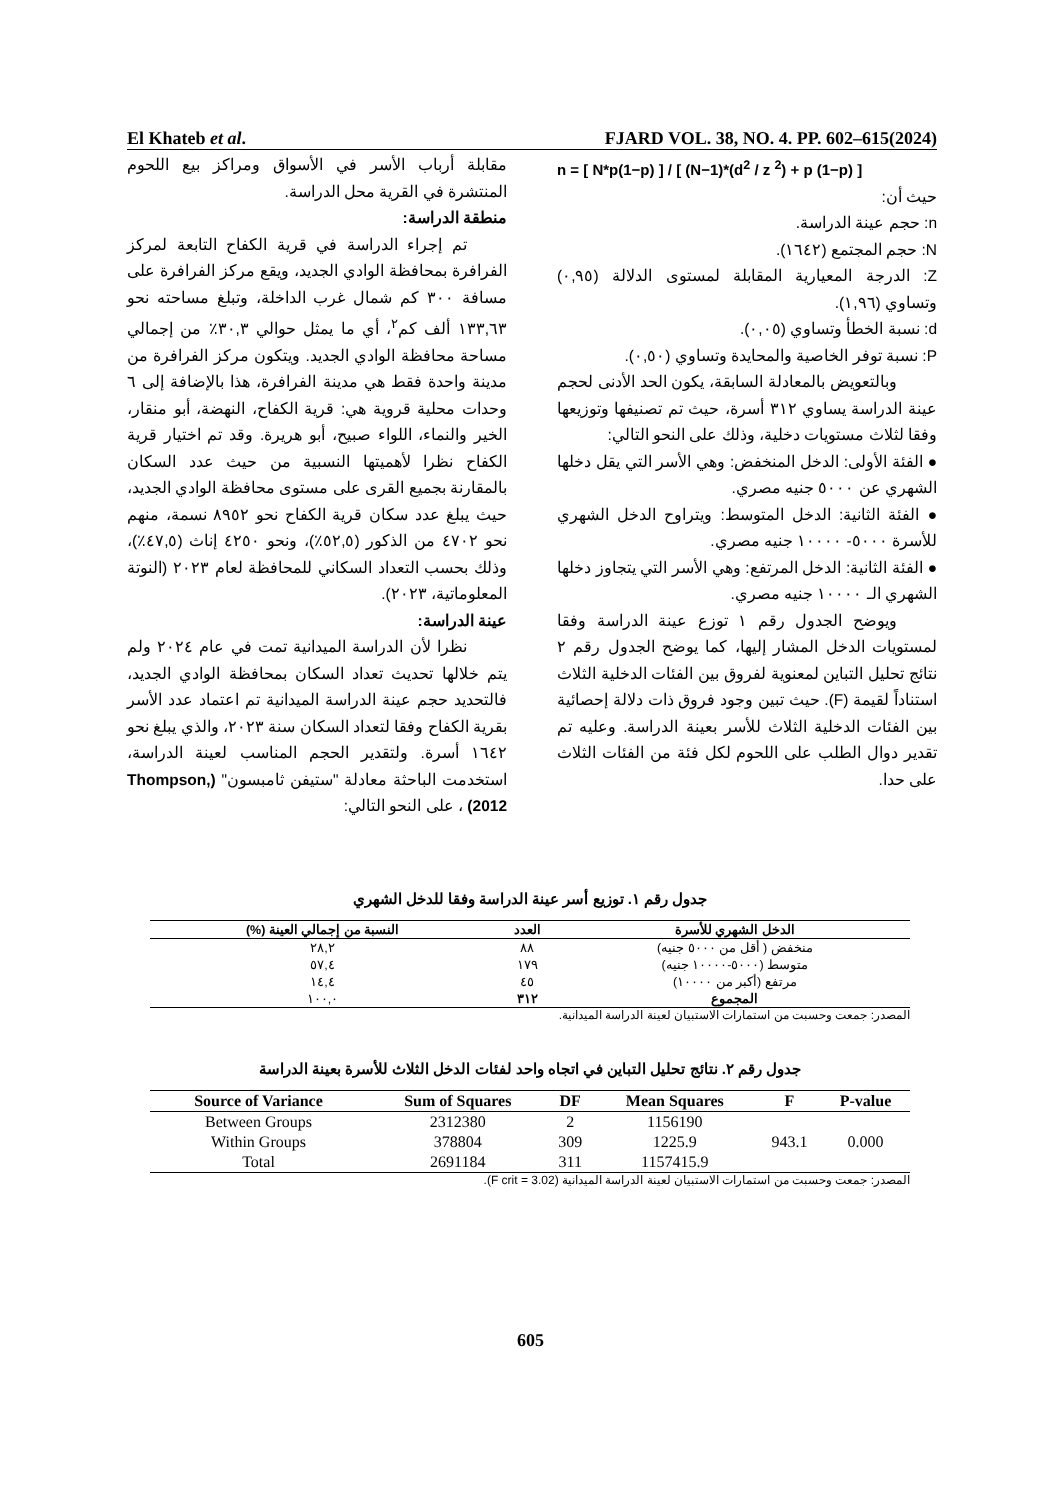El Khateb et al. FJARD VOL. 38, NO. 4. PP. 602–615(2024)
مقابلة أرباب الأسر في الأسواق ومراكز بيع اللحوم المنتشرة في القرية محل الدراسة.
منطقة الدراسة:
تم إجراء الدراسة في قرية الكفاح التابعة لمركز الفرافرة بمحافظة الوادي الجديد، ويقع مركز الفرافرة على مسافة ٣٠٠ كم شمال غرب الداخلة، وتبلغ مساحته نحو ١٣٣,٦٣ ألف كم<sup>٢</sup>، أي ما يمثل حوالي ٣٠,٣٪ من إجمالي مساحة محافظة الوادي الجديد. ويتكون مركز الفرافرة من مدينة واحدة فقط هي مدينة الفرافرة، هذا بالإضافة إلى ٦ وحدات محلية قروية هي: قرية الكفاح، النهضة، أبو منقار، الخير والنماء، اللواء صبيح، أبو هريرة. وقد تم اختيار قرية الكفاح نظرا لأهميتها النسبية من حيث عدد السكان بالمقارنة بجميع القرى على مستوى محافظة الوادي الجديد، حيث يبلغ عدد سكان قرية الكفاح نحو ٨٩٥٢ نسمة، منهم نحو ٤٧٠٢ من الذكور (٥٢,٥٪)، ونحو ٤٢٥٠ إناث (٤٧,٥٪)، وذلك بحسب التعداد السكاني للمحافظة لعام ٢٠٢٣ (النوتة المعلوماتية، ٢٠٢٣).
عينة الدراسة:
نظرا لأن الدراسة الميدانية تمت في عام ٢٠٢٤ ولم يتم خلالها تحديث تعداد السكان بمحافظة الوادي الجديد، فالتحديد حجم عينة الدراسة الميدانية تم اعتماد عدد الأسر بقرية الكفاح وفقا لتعداد السكان سنة ٢٠٢٣، والذي يبلغ نحو ١٦٤٢ أسرة. ولتقدير الحجم المناسب لعينة الدراسة، استخدمت الباحثة معادلة "ستيفن ثامبسون" (Thompson, 2012) ، على النحو التالي:
n = [ N*p(1−p) ] / [ (N−1)*(d<sup>2</sup> / z <sup>2</sup>) + p (1−p) ]
حيث أن:
n: حجم عينة الدراسة.
N: حجم المجتمع (١٦٤٢).
Z: الدرجة المعيارية المقابلة لمستوى الدلالة (٠,٩٥) وتساوي (١,٩٦).
d: نسبة الخطأ وتساوي (٠,٠٥).
P: نسبة توفر الخاصية والمحايدة وتساوي (٠,٥٠).
وبالتعويض بالمعادلة السابقة، يكون الحد الأدنى لحجم عينة الدراسة يساوي ٣١٢ أسرة، حيث تم تصنيفها وتوزيعها وفقا لثلاث مستويات دخلية، وذلك على النحو التالي:
● الفئة الأولى: الدخل المنخفض: وهي الأسر التي يقل دخلها الشهري عن ٥٠٠٠ جنيه مصري.
● الفئة الثانية: الدخل المتوسط: ويتراوح الدخل الشهري للأسرة ٥٠٠٠- ١٠٠٠٠ جنيه مصري.
● الفئة الثانية: الدخل المرتفع: وهي الأسر التي يتجاوز دخلها الشهري الـ ١٠٠٠٠ جنيه مصري.
ويوضح الجدول رقم ١ توزع عينة الدراسة وفقا لمستويات الدخل المشار إليها، كما يوضح الجدول رقم ٢ نتائج تحليل التباين لمعنوية لفروق بين الفئات الدخلية الثلاث استناداً لقيمة (F). حيث تبين وجود فروق ذات دلالة إحصائية بين الفئات الدخلية الثلاث للأسر بعينة الدراسة. وعليه تم تقدير دوال الطلب على اللحوم لكل فئة من الفئات الثلاث على حدا.
جدول رقم ١. توزيع أسر عينة الدراسة وفقا للدخل الشهري
| الدخل الشهري للأسرة | العدد | النسبة من إجمالي العينة (%) |
| --- | --- | --- |
| منخفض ( أقل من ٥٠٠٠ جنيه) | ٨٨ | ٢٨,٢ |
| متوسط (٥٠٠٠-١٠٠٠٠ جنيه) | ١٧٩ | ٥٧,٤ |
| مرتفع (أكبر من ١٠٠٠٠) | ٤٥ | ١٤,٤ |
| المجموع | ٣١٢ | ١٠٠,٠ |
المصدر: جمعت وحسبت من استمارات الاستبيان لعينة الدراسة الميدانية.
جدول رقم ٢. نتائج تحليل التباين في اتجاه واحد لفئات الدخل الثلاث للأسرة بعينة الدراسة
| Source of Variance | Sum of Squares | DF | Mean Squares | F | P-value |
| --- | --- | --- | --- | --- | --- |
| Between Groups | 2312380 | 2 | 1156190 | 943.1 | 0.000 |
| Within Groups | 378804 | 309 | 1225.9 | | |
| Total | 2691184 | 311 | 1157415.9 | | |
المصدر: جمعت وحسبت من استمارات الاستبيان لعينة الدراسة الميدانية (F crit = 3.02).
605